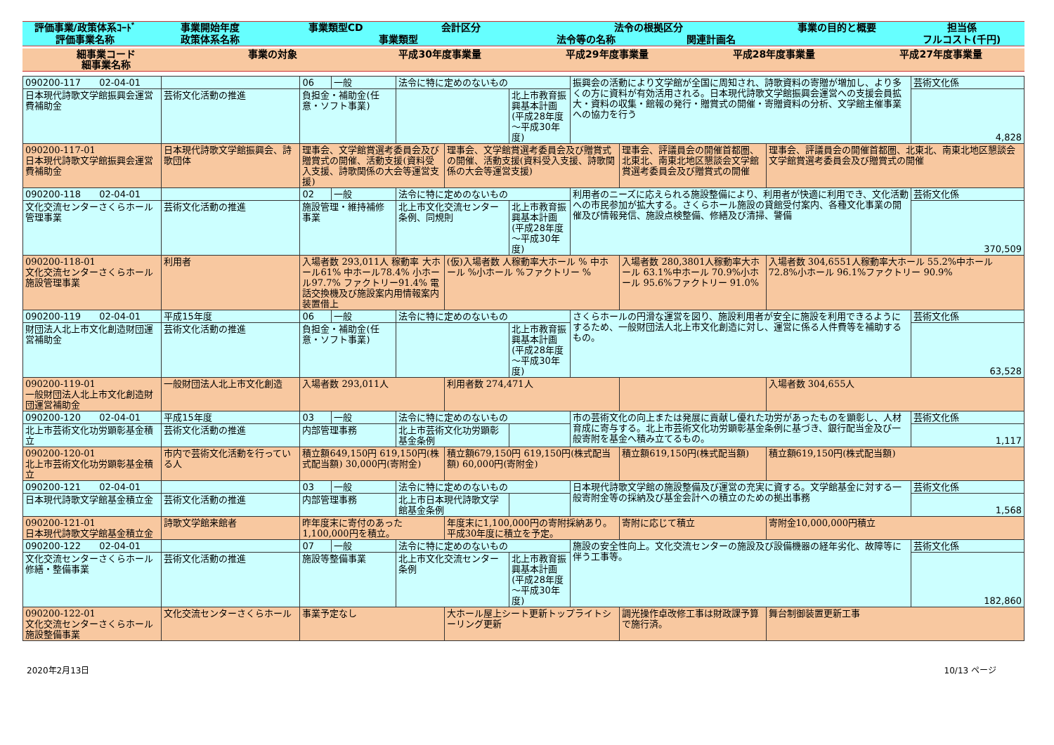| 評価事業/政策体系ｺｰﾄﾞ | 事業開始年度 | 事業類型CD | 会計区分 | 法令の根拠区分 | | 事業の目的と概要 | 担当係 |
| --- | --- | --- | --- | --- | --- | --- | --- |
| 評価事業名称 | 政策体系名称 | 事業類型 | | 法令等の名称 | 関連計画名 | | フルコスト(千円) |
| 細事業コード 細事業名称 | 事業の対象 | 平成30年度事業量 | 平成29年度事業量 | 平成28年度事業量 | 平成27年度事業量 |
| --- | --- | --- | --- | --- | --- |
| 090200-117 02-04-01 | | 06 | 一般 | 法令に特に定めのないもの | | | 振興会の活動により文学館が全国に周知され、詩歌資料の寄贈が増加し、より多くの方に資料が有効活用される。日本現代詩歌文学館振興会運営への支援会員拡大・資料の収集・館報の発行・贈賞式の開催・寄贈資料の分析、文学館主催事業への協力を行う | | | 芸術文化係 |
| 日本現代詩歌文学館振興会運営費補助金 | 芸術文化活動の推進 | 負担金・補助金(任意・ソフト事業) | | | | 北上市教育振興基本計画(平成28年度～平成30年度) | | | | 4,828 |
| 090200-117-01 日本現代詩歌文学館振興会運営費補助金 | 日本現代詩歌文学館振興会、詩歌団体 | 理事会、文学館賞選考委員会及び贈賞式の開催、活動支援(資料受入支援、詩歌関係の大会等運営支援) | | | 理事会、文学館賞選考委員会及び贈賞式の開催、活動支援(資料受入支援、詩歌関係の大会等運営支援) | | | 理事会、評議員会の開催首都圏、北東北、南東北地区懇談会文学館賞選考委員会及び贈賞式の開催 | 理事会、評議員会の開催首都圏、北東北、南東北地区懇談会文学館賞選考委員会及び贈賞式の開催 | |
| 090200-118 02-04-01 | | 02 | 一般 | 法令に特に定めのないもの | | | 利用者のニーズに応えられる施設整備により、利用者が快適に利用でき、文化活動への市民参加が拡大する。さくらホール施設の貸館受付案内、各種文化事業の開催及び情報発信、施設点検整備、修繕及び清掃、警備 | | | 芸術文化係 |
| 文化交流センターさくらホール管理事業 | 芸術文化活動の推進 | 施設管理・維持補修事業 | | 北上市文化交流センター条例、同規則 | | 北上市教育振興基本計画(平成28年度～平成30年度) | | | | 370,509 |
| 090200-118-01 文化交流センターさくらホール施設管理事業 | 利用者 | 入場者数 293,011人 稼動率 大ホール61% 中ホール78.4% 小ホール97.7% ファクトリー91.4% 電話交換機及び施設案内用情報案内装置借上 | | | (仮)入場者数 人稼動率大ホール % 中ホール %小ホール %ファクトリー % | | | 入場者数 280,3801人稼動率大ホール 63.1%中ホール 70.9%小ホール 95.6%ファクトリー 91.0% | 入場者数 304,6551人稼動率大ホール 55.2%中ホール 72.8%小ホール 96.1%ファクトリー 90.9% | |
| 090200-119 02-04-01 | 平成15年度 | 06 | 一般 | 法令に特に定めのないもの | | | さくらホールの円滑な運営を図り、施設利用者が安全に施設を利用できるようにするため、一般財団法人北上市文化創造に対し、運営に係る人件費等を補助するもの。 | | | 芸術文化係 |
| 財団法人北上市文化創造財団運営補助金 | 芸術文化活動の推進 | 負担金・補助金(任意・ソフト事業) | | | | 北上市教育振興基本計画(平成28年度～平成30年度) | | | | 63,528 |
| 090200-119-01 一般財団法人北上市文化創造財団運営補助金 | 一般財団法人北上市文化創造 | 入場者数 293,011人 | | | 利用者数 274,471人 | | | | 入場者数 304,655人 | |
| 090200-120 02-04-01 | 平成15年度 | 03 | 一般 | 法令に特に定めのないもの | | | 市の芸術文化の向上または発展に貢献し優れた功労があったものを顕彰し、人材育成に寄与する。北上市芸術文化功労顕彰基金条例に基づき、銀行配当金及び一般寄附を基金へ積み立てるもの。 | | | 芸術文化係 |
| 北上市芸術文化功労顕彰基金積立 | 芸術文化活動の推進 | 内部管理事務 | | 北上市芸術文化功労顕彰基金条例 | | | | | | 1,117 |
| 090200-120-01 北上市芸術文化功労顕彰基金積立 | 市内で芸術文化活動を行っている人 | 積立額649,150円 619,150円(株式配当額) 30,000円(寄附金) | | | 積立額679,150円 619,150円(株式配当額) 60,000円(寄附金) | | | 積立額619,150円(株式配当額) | 積立額619,150円(株式配当額) | |
| 090200-121 02-04-01 | | 03 | 一般 | 法令に特に定めのないもの | | | 日本現代詩歌文学館の施設整備及び運営の充実に資する。文学館基金に対する一般寄附金等の採納及び基金会計への積立のための拠出事務 | | | 芸術文化係 |
| 日本現代詩歌文学館基金積立金 | 芸術文化活動の推進 | 内部管理事務 | | 北上市日本現代詩歌文学館基金条例 | | | | | | 1,568 |
| 090200-121-01 日本現代詩歌文学館基金積立金 | 詩歌文学館来館者 | 昨年度末に寄付のあった1,100,000円を積立。 | | | 年度末に1,100,000円の寄附採納あり。平成30年度に積立を予定。 | | | 寄附に応じて積立 | 寄附金10,000,000円積立 | |
| 090200-122 02-04-01 | | 07 | 一般 | 法令に特に定めのないもの | | | 施設の安全性向上。文化交流センターの施設及び設備機器の経年劣化、故障等に伴う工事等。 | | | 芸術文化係 |
| 文化交流センターさくらホール修繕・整備事業 | 芸術文化活動の推進 | 施設等整備事業 | | 北上市文化交流センター条例 | | 北上市教育振興基本計画(平成28年度～平成30年度) | | | | 182,860 |
| 090200-122-01 文化交流センターさくらホール施設整備事業 | 文化交流センターさくらホール | 事業予定なし | | | 大ホール屋上シート更新トップライトシーリング更新 | | | 調光操作卓改修工事は財政課予算で施行済。 | 舞台制御装置更新工事 | |
2020年2月13日 10/13 ページ